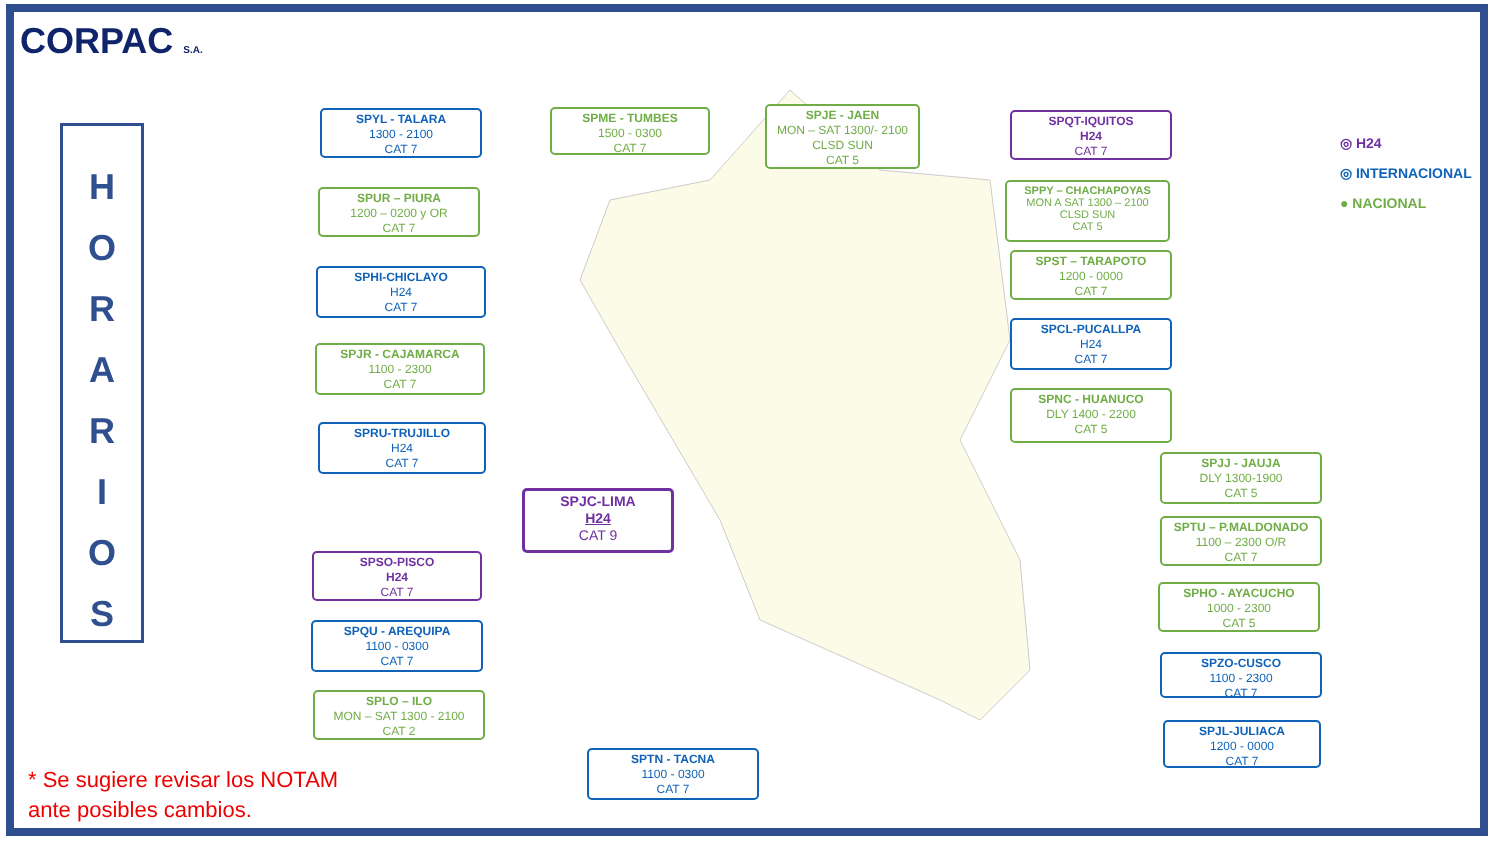CORPAC S.A.
H
O
R
A
R
I
O
S
SPYL - TALARA
1300 - 2100
CAT 7
SPME - TUMBES
1500 - 0300
CAT 7
SPJE - JAEN
MON – SAT 1300/- 2100
CLSD SUN
CAT 5
SPQT-IQUITOS
H24
CAT 7
SPUR – PIURA
1200 – 0200 y OR
CAT 7
SPPY – CHACHAPOYAS
MON A SAT 1300 – 2100
CLSD SUN
CAT 5
SPST – TARAPOTO
1200 - 0000
CAT 7
SPHI-CHICLAYO
H24
CAT 7
SPCL-PUCALLPA
H24
CAT 7
SPJR - CAJAMARCA
1100 - 2300
CAT 7
SPNC - HUANUCO
DLY 1400 - 2200
CAT 5
SPRU-TRUJILLO
H24
CAT 7
SPJJ - JAUJA
DLY 1300-1900
CAT 5
SPJC-LIMA
H24
CAT 9
SPTU – P.MALDONADO
1100 – 2300 O/R
CAT 7
SPSO-PISCO
H24
CAT 7
SPHO - AYACUCHO
1000 - 2300
CAT 5
SPQU - AREQUIPA
1100 - 0300
CAT 7
SPZO-CUSCO
1100 - 2300
CAT 7
SPLO – ILO
MON – SAT 1300 - 2100
CAT 2
SPJL-JULIACA
1200 - 0000
CAT 7
SPTN - TACNA
1100 - 0300
CAT 7
◎ H24
◎ INTERNACIONAL
● NACIONAL
* Se sugiere revisar los NOTAM
ante posibles cambios.